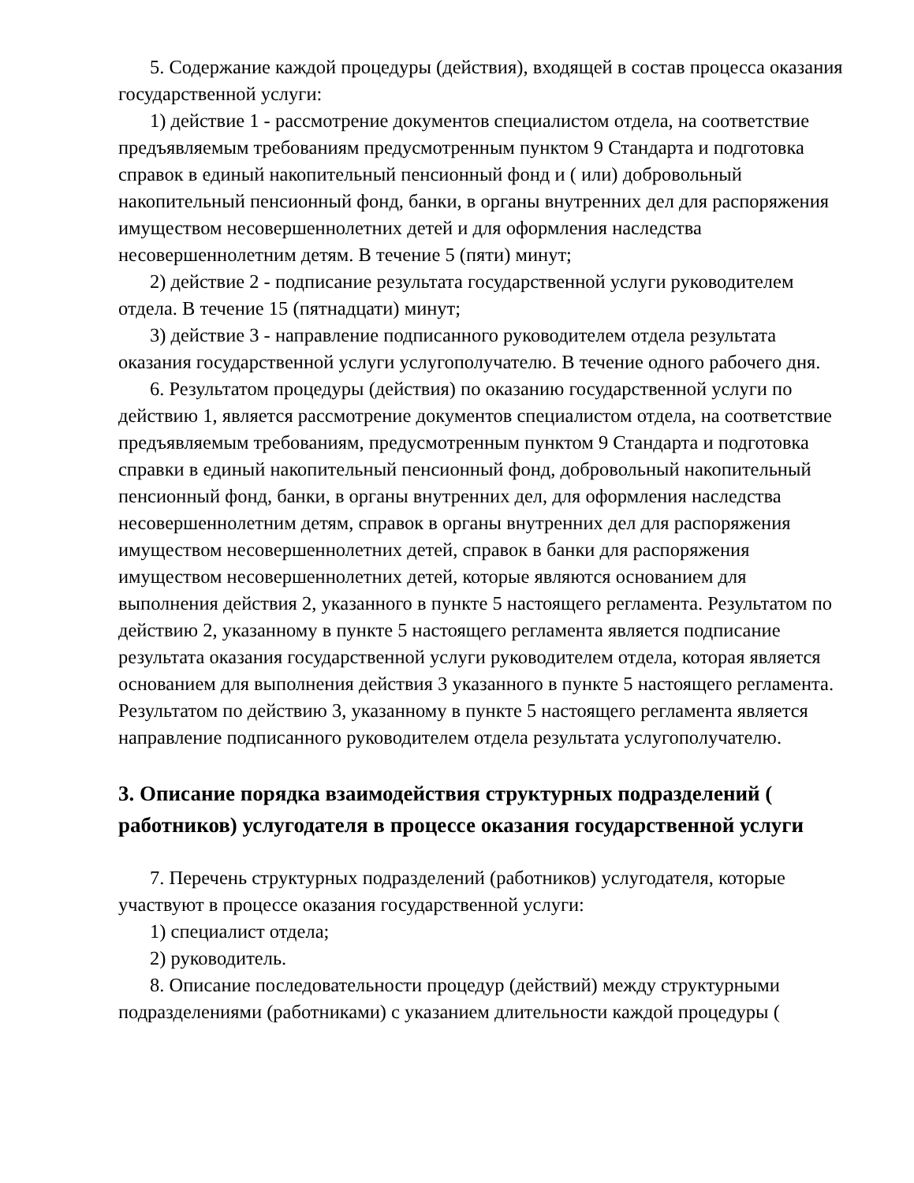5. Содержание каждой процедуры (действия), входящей в состав процесса оказания государственной услуги:
1) действие 1 - рассмотрение документов специалистом отдела, на соответствие предъявляемым требованиям предусмотренным пунктом 9 Стандарта и подготовка справок в единый накопительный пенсионный фонд и ( или) добровольный накопительный пенсионный фонд, банки, в органы внутренних дел для распоряжения имуществом несовершеннолетних детей и для оформления наследства несовершеннолетним детям. В течение 5 (пяти) минут;
2) действие 2 - подписание результата государственной услуги руководителем отдела. В течение 15 (пятнадцати) минут;
3) действие 3 - направление подписанного руководителем отдела результата оказания государственной услуги услугополучателю. В течение одного рабочего дня.
6. Результатом процедуры (действия) по оказанию государственной услуги по действию 1, является рассмотрение документов специалистом отдела, на соответствие предъявляемым требованиям, предусмотренным пунктом 9 Стандарта и подготовка справки в единый накопительный пенсионный фонд, добровольный накопительный пенсионный фонд, банки, в органы внутренних дел, для оформления наследства несовершеннолетним детям, справок в органы внутренних дел для распоряжения имуществом несовершеннолетних детей, справок в банки для распоряжения имуществом несовершеннолетних детей, которые являются основанием для выполнения действия 2, указанного в пункте 5 настоящего регламента. Результатом по действию 2, указанному в пункте 5 настоящего регламента является подписание результата оказания государственной услуги руководителем отдела, которая является основанием для выполнения действия 3 указанного в пункте 5 настоящего регламента. Результатом по действию 3, указанному в пункте 5 настоящего регламента является направление подписанного руководителем отдела результата услугополучателю.
3. Описание порядка взаимодействия структурных подразделений ( работников) услугодателя в процессе оказания государственной услуги
7. Перечень структурных подразделений (работников) услугодателя, которые участвуют в процессе оказания государственной услуги:
1) специалист отдела;
2) руководитель.
8. Описание последовательности процедур (действий) между структурными подразделениями (работниками) с указанием длительности каждой процедуры (